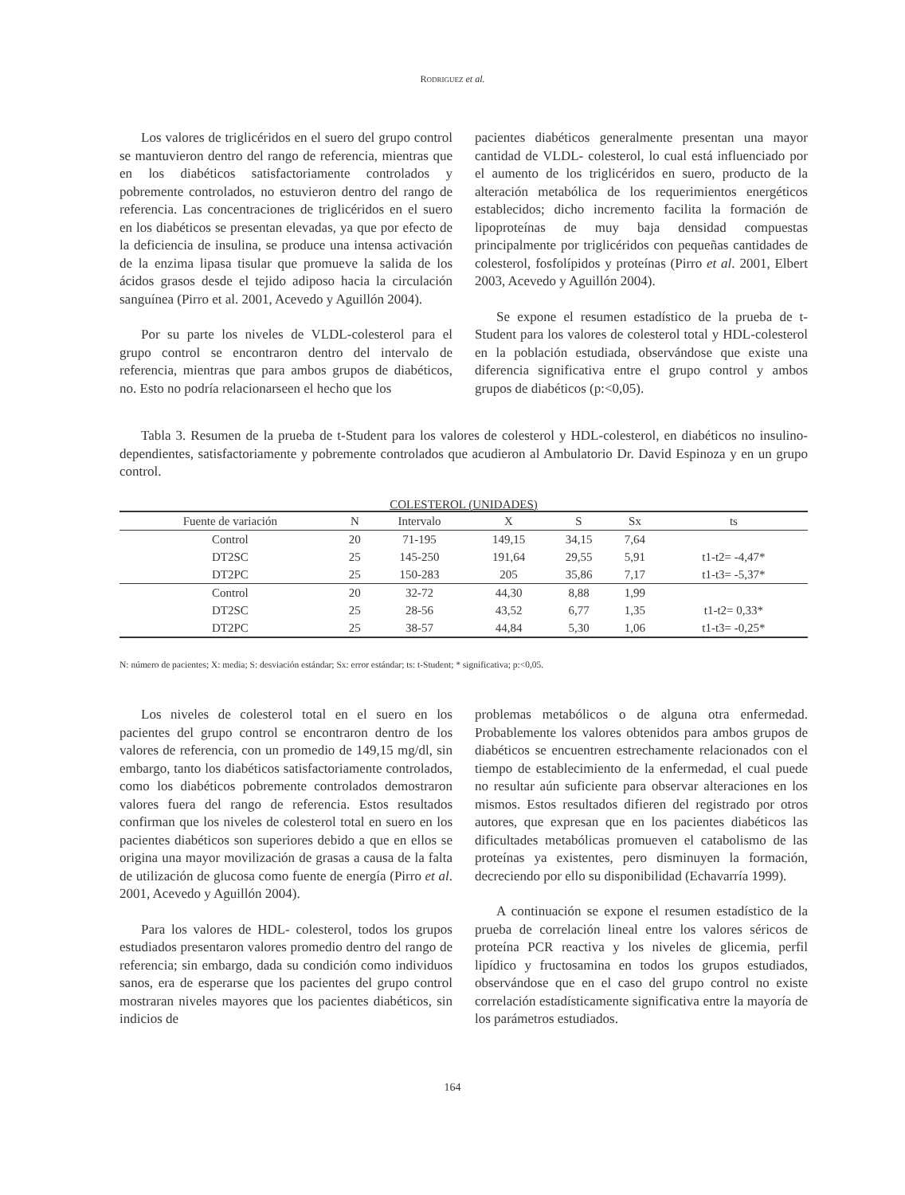RODRIGUEZ et al.
Los valores de triglicéridos en el suero del grupo control se mantuvieron dentro del rango de referencia, mientras que en los diabéticos satisfactoriamente controlados y pobremente controlados, no estuvieron dentro del rango de referencia. Las concentraciones de triglicéridos en el suero en los diabéticos se presentan elevadas, ya que por efecto de la deficiencia de insulina, se produce una intensa activación de la enzima lipasa tisular que promueve la salida de los ácidos grasos desde el tejido adiposo hacia la circulación sanguínea (Pirro et al. 2001, Acevedo y Aguillón 2004).
Por su parte los niveles de VLDL-colesterol para el grupo control se encontraron dentro del intervalo de referencia, mientras que para ambos grupos de diabéticos, no. Esto no podría relacionarseen el hecho que los
pacientes diabéticos generalmente presentan una mayor cantidad de VLDL- colesterol, lo cual está influenciado por el aumento de los triglicéridos en suero, producto de la alteración metabólica de los requerimientos energéticos establecidos; dicho incremento facilita la formación de lipoproteínas de muy baja densidad compuestas principalmente por triglicéridos con pequeñas cantidades de colesterol, fosfolípidos y proteínas (Pirro et al. 2001, Elbert 2003, Acevedo y Aguillón 2004).
Se expone el resumen estadístico de la prueba de t-Student para los valores de colesterol total y HDL-colesterol en la población estudiada, observándose que existe una diferencia significativa entre el grupo control y ambos grupos de diabéticos (p:<0,05).
Tabla 3. Resumen de la prueba de t-Student para los valores de colesterol y HDL-colesterol, en diabéticos no insulino-dependientes, satisfactoriamente y pobremente controlados que acudieron al Ambulatorio Dr. David Espinoza y en un grupo control.
COLESTEROL (UNIDADES)
| Fuente de variación | N | Intervalo | X | S | Sx | ts |
| --- | --- | --- | --- | --- | --- | --- |
| Control | 20 | 71-195 | 149,15 | 34,15 | 7,64 | |
| DT2SC | 25 | 145-250 | 191,64 | 29,55 | 5,91 | t1-t2= -4,47* |
| DT2PC | 25 | 150-283 | 205 | 35,86 | 7,17 | t1-t3= -5,37* |
| Control | 20 | 32-72 | 44,30 | 8,88 | 1,99 | |
| DT2SC | 25 | 28-56 | 43,52 | 6,77 | 1,35 | t1-t2= 0,33* |
| DT2PC | 25 | 38-57 | 44,84 | 5,30 | 1,06 | t1-t3= -0,25* |
N: número de pacientes; X: media; S: desviación estándar; Sx: error estándar; ts: t-Student; * significativa; p:<0,05.
Los niveles de colesterol total en el suero en los pacientes del grupo control se encontraron dentro de los valores de referencia, con un promedio de 149,15 mg/dl, sin embargo, tanto los diabéticos satisfactoriamente controlados, como los diabéticos pobremente controlados demostraron valores fuera del rango de referencia. Estos resultados confirman que los niveles de colesterol total en suero en los pacientes diabéticos son superiores debido a que en ellos se origina una mayor movilización de grasas a causa de la falta de utilización de glucosa como fuente de energía (Pirro et al. 2001, Acevedo y Aguillón 2004).
Para los valores de HDL- colesterol, todos los grupos estudiados presentaron valores promedio dentro del rango de referencia; sin embargo, dada su condición como individuos sanos, era de esperarse que los pacientes del grupo control mostraran niveles mayores que los pacientes diabéticos, sin indicios de
problemas metabólicos o de alguna otra enfermedad. Probablemente los valores obtenidos para ambos grupos de diabéticos se encuentren estrechamente relacionados con el tiempo de establecimiento de la enfermedad, el cual puede no resultar aún suficiente para observar alteraciones en los mismos. Estos resultados difieren del registrado por otros autores, que expresan que en los pacientes diabéticos las dificultades metabólicas promueven el catabolismo de las proteínas ya existentes, pero disminuyen la formación, decreciendo por ello su disponibilidad (Echavarría 1999).
A continuación se expone el resumen estadístico de la prueba de correlación lineal entre los valores séricos de proteína PCR reactiva y los niveles de glicemia, perfil lipídico y fructosamina en todos los grupos estudiados, observándose que en el caso del grupo control no existe correlación estadísticamente significativa entre la mayoría de los parámetros estudiados.
164